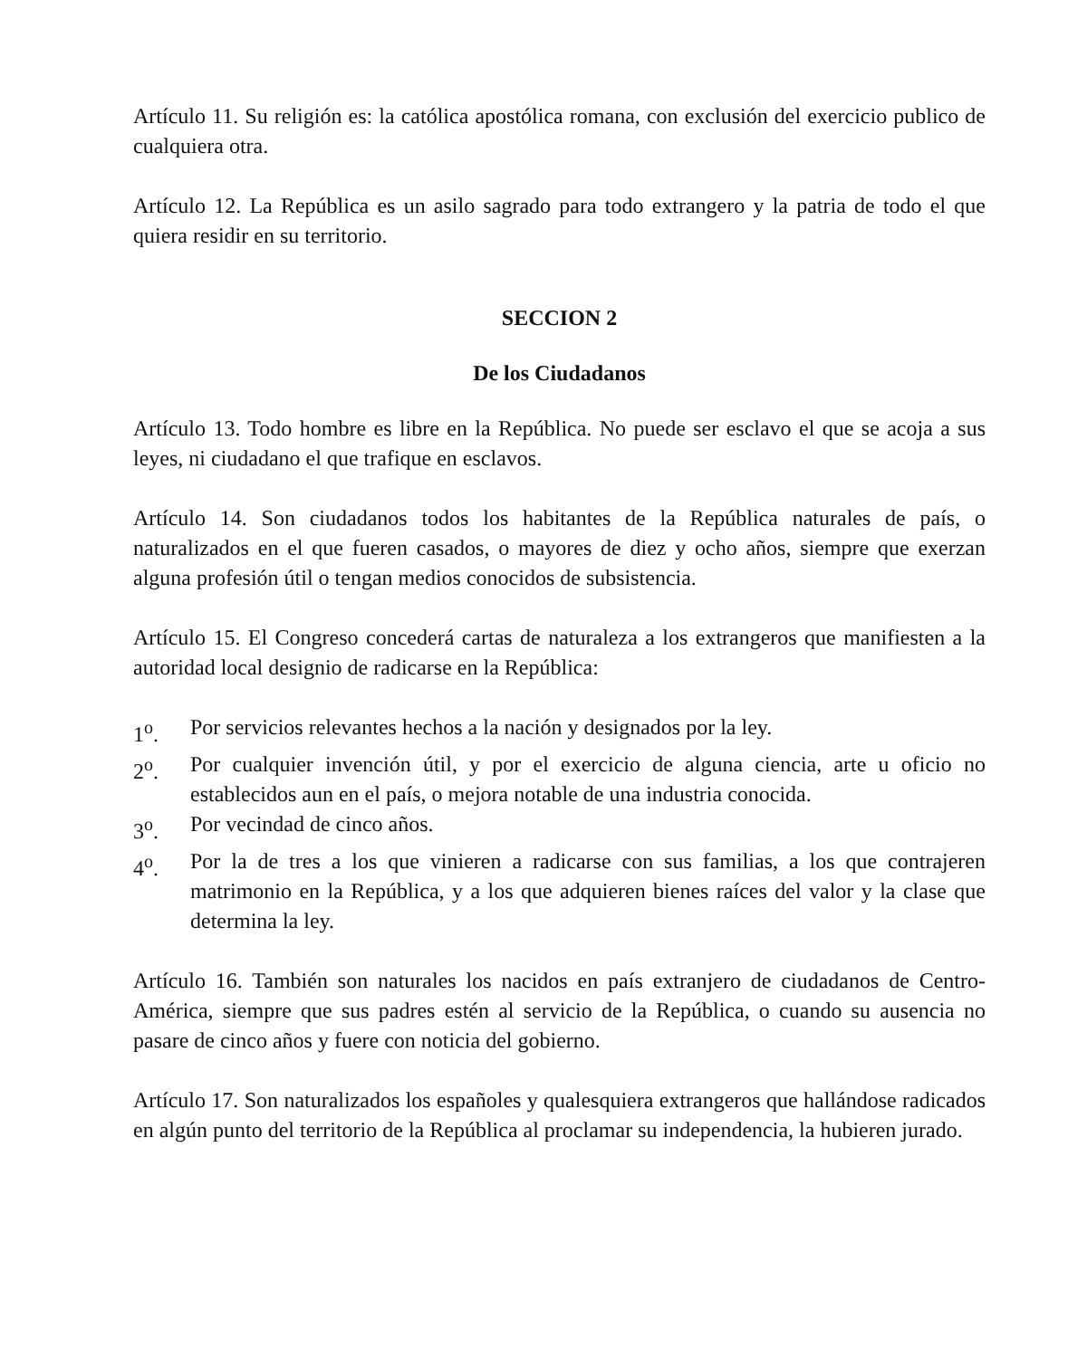Artículo 11. Su religión es: la católica apostólica romana, con exclusión del exercicio publico de cualquiera otra.
Artículo 12. La República es un asilo sagrado para todo extrangero y la patria de todo el que quiera residir en su territorio.
SECCION 2
De los Ciudadanos
Artículo 13. Todo hombre es libre en la República. No puede ser esclavo el que se acoja a sus leyes, ni ciudadano el que trafique en esclavos.
Artículo 14. Son ciudadanos todos los habitantes de la República naturales de país, o naturalizados en el que fueren casados, o mayores de diez y ocho años, siempre que exerzan alguna profesión útil o tengan medios conocidos de subsistencia.
Artículo 15. El Congreso concederá cartas de naturaleza a los extrangeros que manifiesten a la autoridad local designio de radicarse en la República:
1<sup>o</sup>. Por servicios relevantes hechos a la nación y designados por la ley.
2<sup>o</sup>. Por cualquier invención útil, y por el exercicio de alguna ciencia, arte u oficio no establecidos aun en el país, o mejora notable de una industria conocida.
3<sup>o</sup>. Por vecindad de cinco años.
4<sup>o</sup>. Por la de tres a los que vinieren a radicarse con sus familias, a los que contrajeren matrimonio en la República, y a los que adquieren bienes raíces del valor y la clase que determina la ley.
Artículo 16. También son naturales los nacidos en país extranjero de ciudadanos de Centro-América, siempre que sus padres estén al servicio de la República, o cuando su ausencia no pasare de cinco años y fuere con noticia del gobierno.
Artículo 17. Son naturalizados los españoles y qualesquiera extrangeros que hallándose radicados en algún punto del territorio de la República al proclamar su independencia, la hubieren jurado.